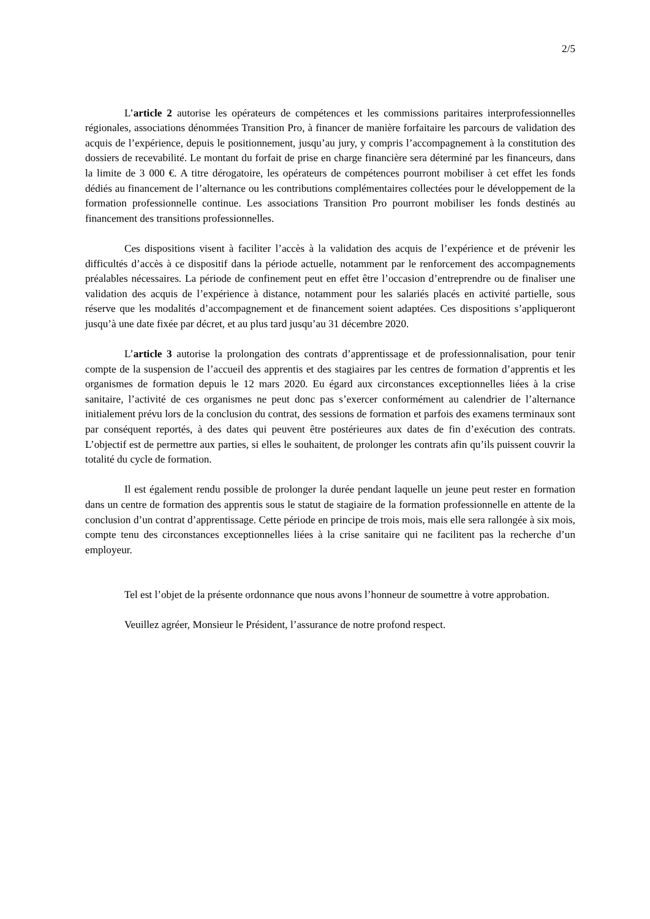2/5
L’article 2 autorise les opérateurs de compétences et les commissions paritaires interprofessionnelles régionales, associations dénommées Transition Pro, à financer de manière forfaitaire les parcours de validation des acquis de l’expérience, depuis le positionnement, jusqu’au jury, y compris l’accompagnement à la constitution des dossiers de recevabilité. Le montant du forfait de prise en charge financière sera déterminé par les financeurs, dans la limite de 3 000 €. A titre dérogatoire, les opérateurs de compétences pourront mobiliser à cet effet les fonds dédiés au financement de l’alternance ou les contributions complémentaires collectées pour le développement de la formation professionnelle continue. Les associations Transition Pro pourront mobiliser les fonds destinés au financement des transitions professionnelles.
Ces dispositions visent à faciliter l’accès à la validation des acquis de l’expérience et de prévenir les difficultés d’accès à ce dispositif dans la période actuelle, notamment par le renforcement des accompagnements préalables nécessaires. La période de confinement peut en effet être l’occasion d’entreprendre ou de finaliser une validation des acquis de l’expérience à distance, notamment pour les salariés placés en activité partielle, sous réserve que les modalités d’accompagnement et de financement soient adaptées. Ces dispositions s’appliqueront jusqu’à une date fixée par décret, et au plus tard jusqu’au 31 décembre 2020.
L’article 3 autorise la prolongation des contrats d’apprentissage et de professionnalisation, pour tenir compte de la suspension de l’accueil des apprentis et des stagiaires par les centres de formation d’apprentis et les organismes de formation depuis le 12 mars 2020. Eu égard aux circonstances exceptionnelles liées à la crise sanitaire, l’activité de ces organismes ne peut donc pas s’exercer conformément au calendrier de l’alternance initialement prévu lors de la conclusion du contrat, des sessions de formation et parfois des examens terminaux sont par conséquent reportés, à des dates qui peuvent être postérieures aux dates de fin d’exécution des contrats. L’objectif est de permettre aux parties, si elles le souhaitent, de prolonger les contrats afin qu’ils puissent couvrir la totalité du cycle de formation.
Il est également rendu possible de prolonger la durée pendant laquelle un jeune peut rester en formation dans un centre de formation des apprentis sous le statut de stagiaire de la formation professionnelle en attente de la conclusion d’un contrat d’apprentissage. Cette période en principe de trois mois, mais elle sera rallongée à six mois, compte tenu des circonstances exceptionnelles liées à la crise sanitaire qui ne facilitent pas la recherche d’un employeur.
Tel est l’objet de la présente ordonnance que nous avons l’honneur de soumettre à votre approbation.
Veuillez agréer, Monsieur le Président, l’assurance de notre profond respect.